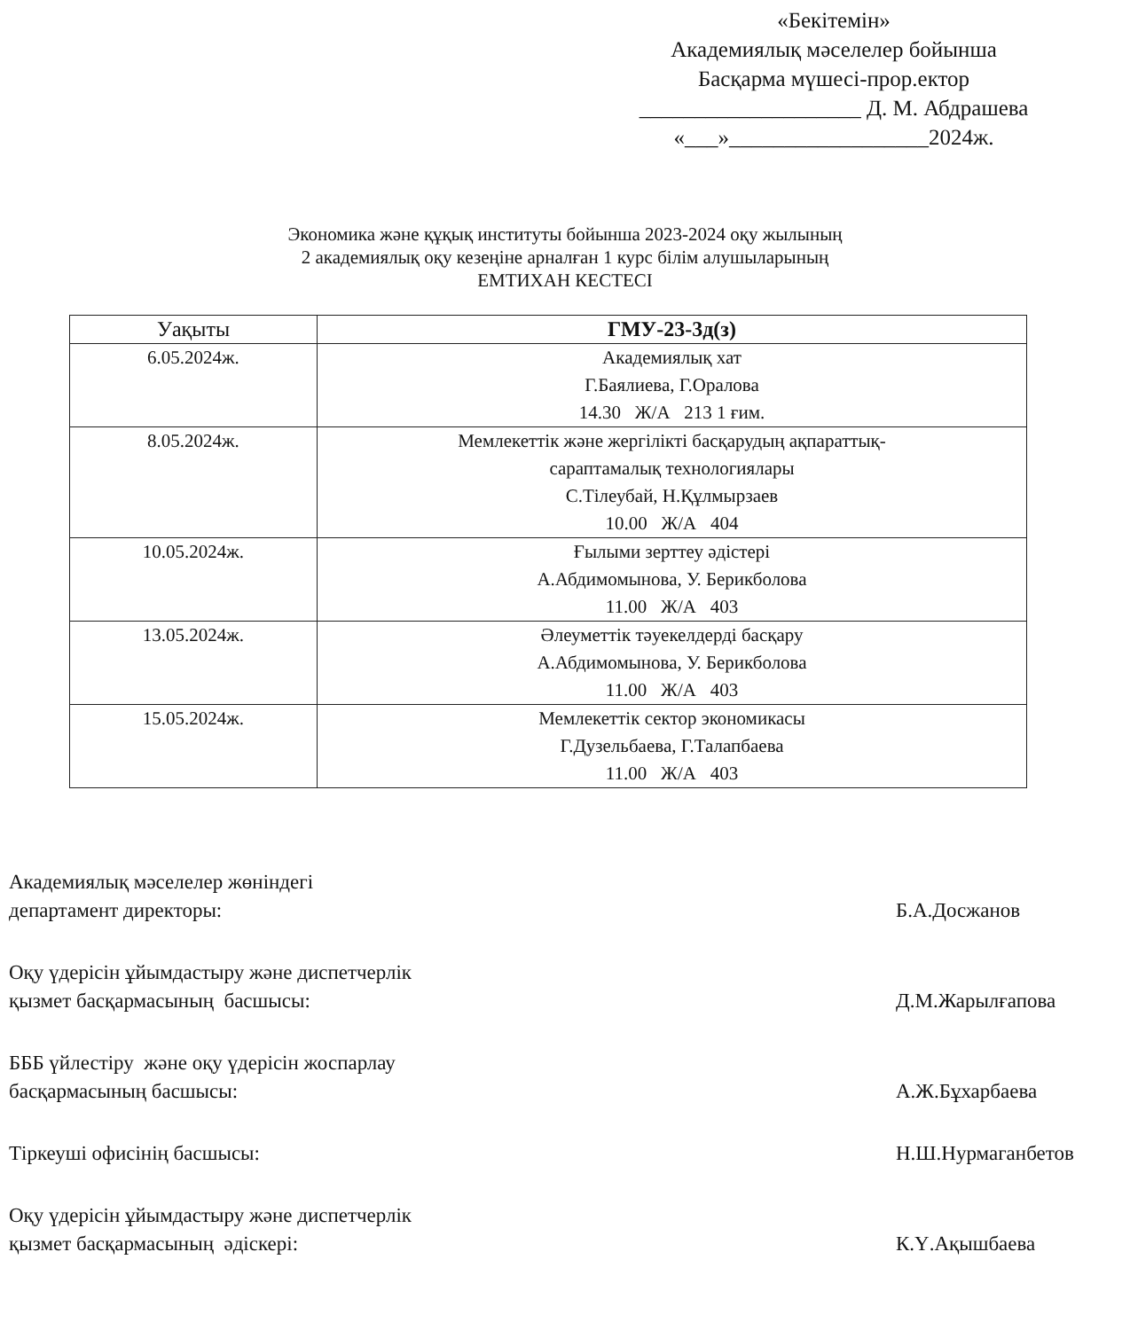«Бекітемін»
Академиялық мәселелер бойынша
Басқарма мүшесі-прор.ектор
____________________ Д. М. Абдрашева
«___»__________________2024ж.
Экономика және құқық институты бойынша 2023-2024 оқу жылының
2 академиялық оқу кезеңіне арналған 1 курс білім алушыларының
ЕМТИХАН КЕСТЕСІ
| Уақыты | ГМУ-23-3д(з) |
| --- | --- |
| 6.05.2024ж. | Академиялық хат Г.Баялиева, Г.Оралова 14.30 Ж/А 213 1 ғим. |
| 8.05.2024ж. | Мемлекеттік және жергілікті басқарудың ақпараттық- сараптамалық технологиялары С.Тілеубай, Н.Құлмырзаев 10.00 Ж/А 404 |
| 10.05.2024ж. | Ғылыми зерттеу әдістері А.Абдимомынова, У. Берикболова 11.00 Ж/А 403 |
| 13.05.2024ж. | Әлеуметтік тәуекелдерді басқару А.Абдимомынова, У. Берикболова 11.00 Ж/А 403 |
| 15.05.2024ж. | Мемлекеттік сектор экономикасы Г.Дузельбаева, Г.Талапбаева 11.00 Ж/А 403 |
Академиялық мәселелер жөніндегі
департамент директоры:
Б.А.Досжанов
Оқу үдерісін ұйымдастыру және диспетчерлік
қызмет басқармасының басшысы:
Д.М.Жарылғапова
БББ үйлестіру және оқу үдерісін жоспарлау
басқармасының басшысы:
А.Ж.Бұхарбаева
Тіркеуші офисінің басшысы: Н.Ш.Нурмаганбетов
Оқу үдерісін ұйымдастыру және диспетчерлік
қызмет басқармасының әдіскері:
К.Ү.Ақышбаева